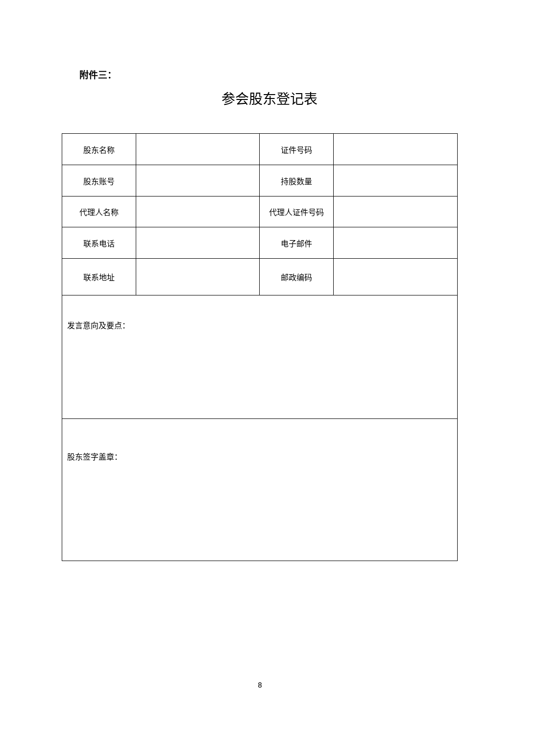附件三：
参会股东登记表
| 股东名称 | | 证件号码 | |
| 股东账号 | | 持股数量 | |
| 代理人名称 | | 代理人证件号码 | |
| 联系电话 | | 电子邮件 | |
| 联系地址 | | 邮政编码 | |
| 发言意向及要点： | | | |
| 股东签字盖章： | | | |
8